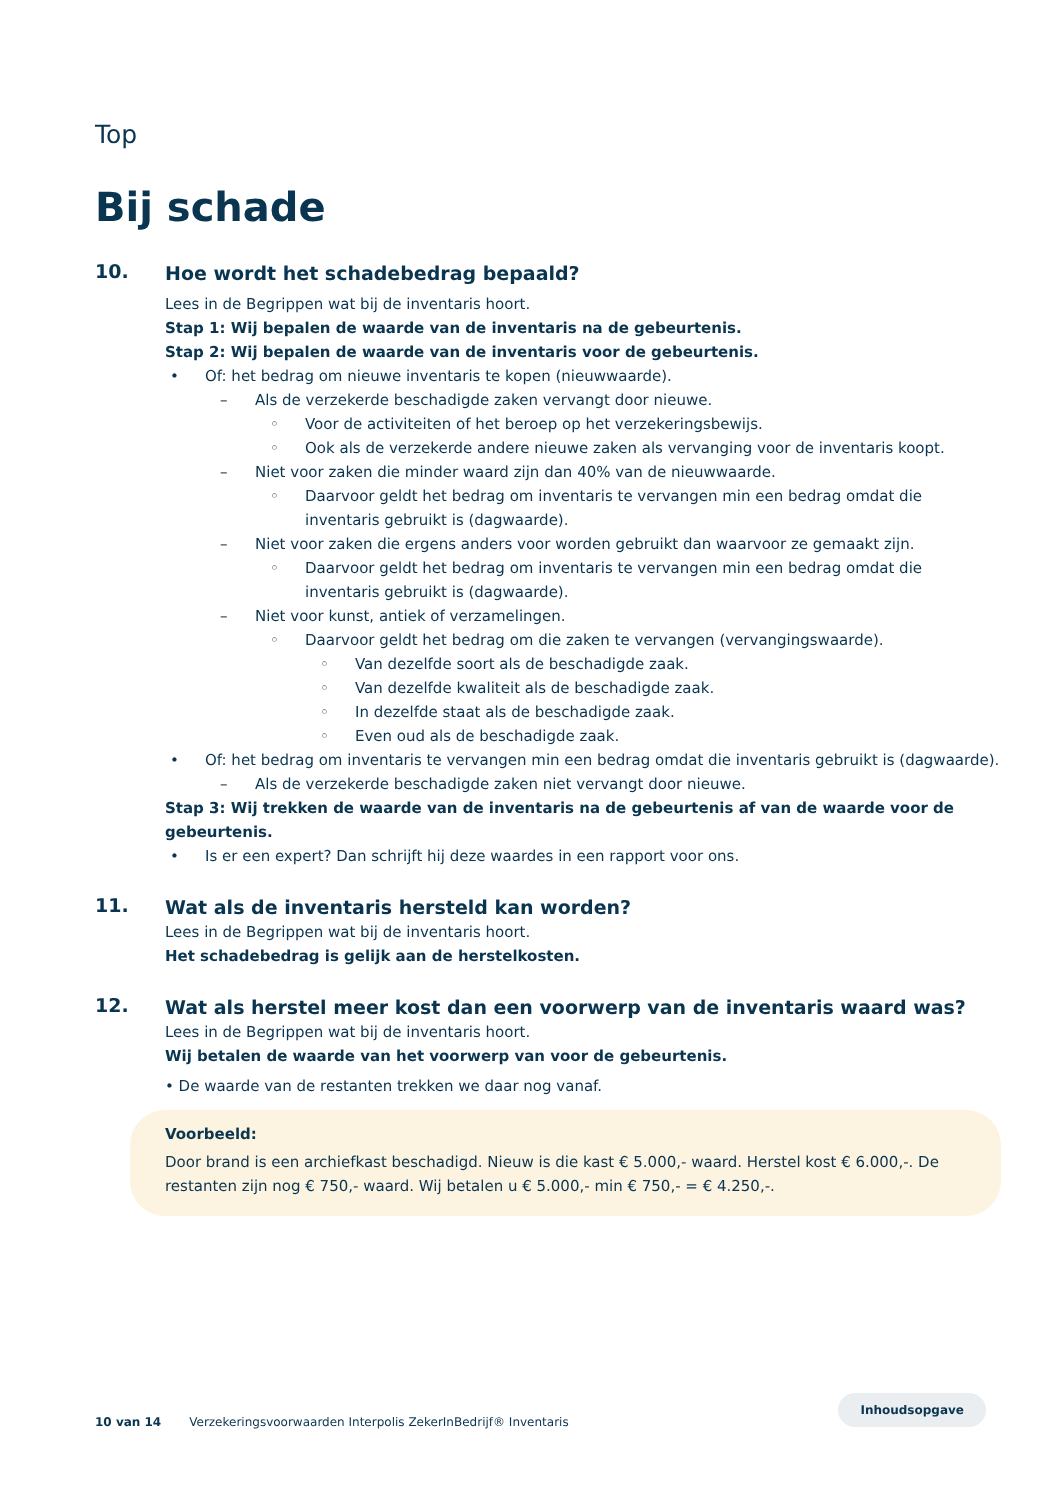Top
Bij schade
10.
Hoe wordt het schadebedrag bepaald?
Lees in de Begrippen wat bij de inventaris hoort.
Stap 1: Wij bepalen de waarde van de inventaris na de gebeurtenis.
Stap 2: Wij bepalen de waarde van de inventaris voor de gebeurtenis.
• Of: het bedrag om nieuwe inventaris te kopen (nieuwwaarde).
– Als de verzekerde beschadigde zaken vervangt door nieuwe.
◦ Voor de activiteiten of het beroep op het verzekeringsbewijs.
◦ Ook als de verzekerde andere nieuwe zaken als vervanging voor de inventaris koopt.
– Niet voor zaken die minder waard zijn dan 40% van de nieuwwaarde.
◦ Daarvoor geldt het bedrag om inventaris te vervangen min een bedrag omdat die inventaris gebruikt is (dagwaarde).
– Niet voor zaken die ergens anders voor worden gebruikt dan waarvoor ze gemaakt zijn.
◦ Daarvoor geldt het bedrag om inventaris te vervangen min een bedrag omdat die inventaris gebruikt is (dagwaarde).
– Niet voor kunst, antiek of verzamelingen.
◦ Daarvoor geldt het bedrag om die zaken te vervangen (vervangingswaarde).
◦ Van dezelfde soort als de beschadigde zaak.
◦ Van dezelfde kwaliteit als de beschadigde zaak.
◦ In dezelfde staat als de beschadigde zaak.
◦ Even oud als de beschadigde zaak.
• Of: het bedrag om inventaris te vervangen min een bedrag omdat die inventaris gebruikt is (dagwaarde).
– Als de verzekerde beschadigde zaken niet vervangt door nieuwe.
Stap 3: Wij trekken de waarde van de inventaris na de gebeurtenis af van de waarde voor de gebeurtenis.
• Is er een expert? Dan schrijft hij deze waardes in een rapport voor ons.
11.
Wat als de inventaris hersteld kan worden?
Lees in de Begrippen wat bij de inventaris hoort.
Het schadebedrag is gelijk aan de herstelkosten.
12.
Wat als herstel meer kost dan een voorwerp van de inventaris waard was?
Lees in de Begrippen wat bij de inventaris hoort.
Wij betalen de waarde van het voorwerp van voor de gebeurtenis.
• De waarde van de restanten trekken we daar nog vanaf.
Voorbeeld:
Door brand is een archiefkast beschadigd. Nieuw is die kast € 5.000,- waard. Herstel kost € 6.000,-. De restanten zijn nog € 750,- waard. Wij betalen u € 5.000,- min € 750,- = € 4.250,-.
10 van 14 Verzekeringsvoorwaarden Interpolis ZekerInBedrijf® Inventaris Inhoudsopgave